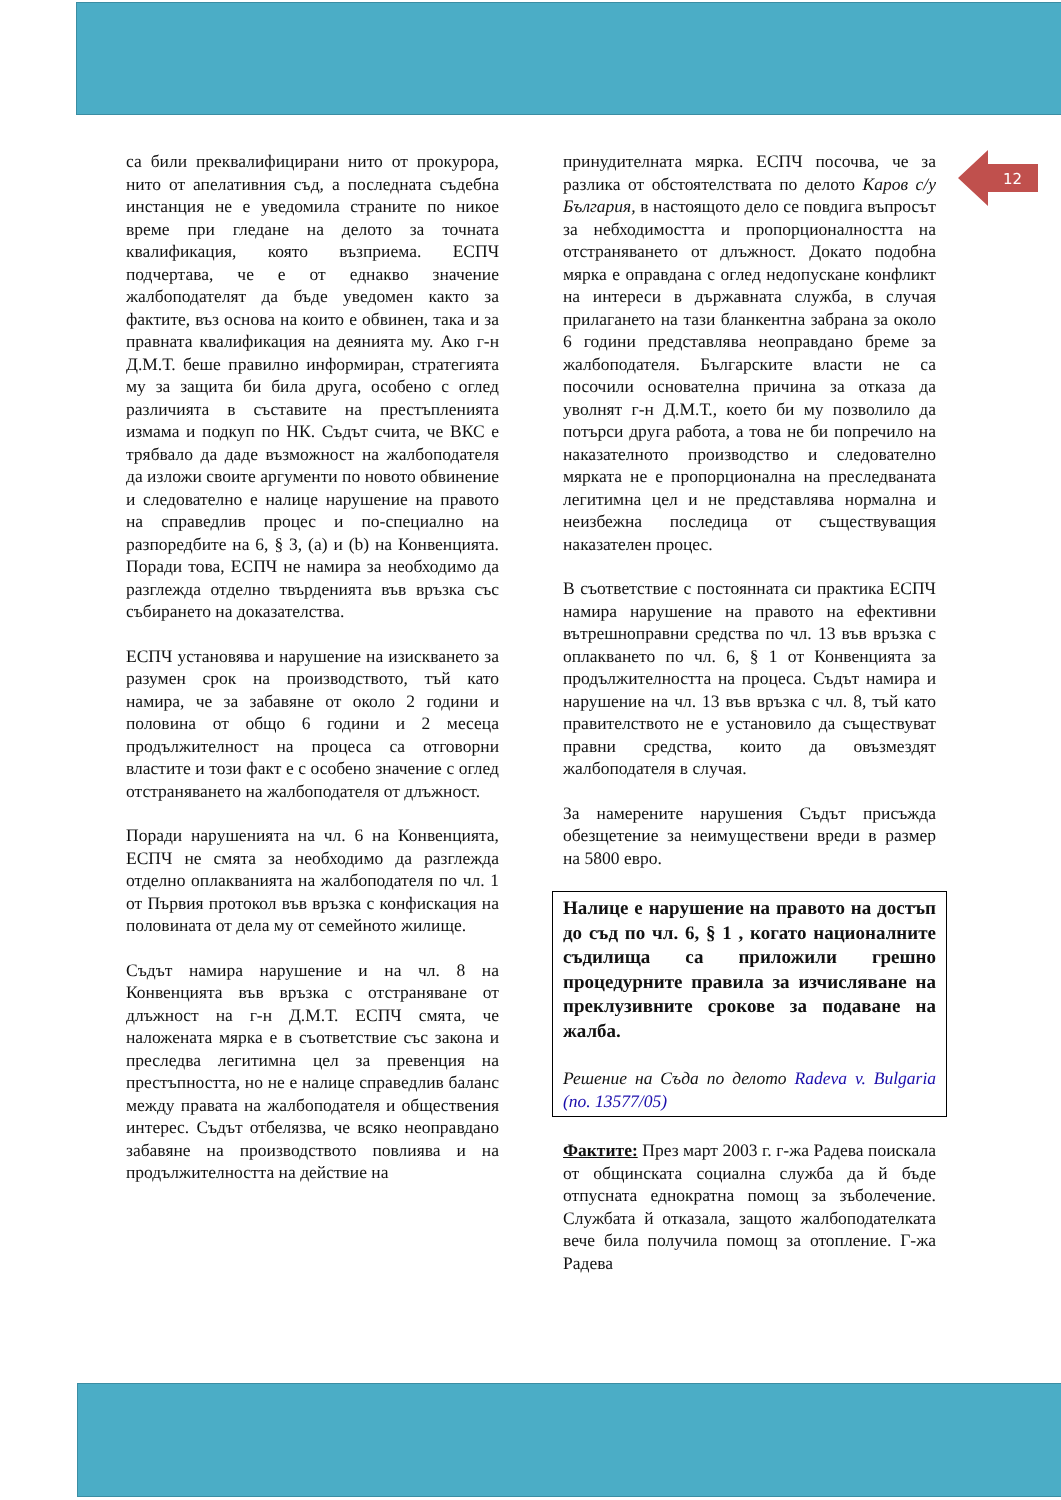12
са били преквалифицирани нито от прокурора, нито от апелативния съд, а последната съдебна инстанция не е уведомила страните по никое време при гледане на делото за точната квалификация, която възприема. ЕСПЧ подчертава, че е от еднакво значение жалбоподателят да бъде уведомен както за фактите, въз основа на които е обвинен, така и за правната квалификация на деянията му. Ако г-н Д.М.Т. беше правилно информиран, стратегията му за защита би била друга, особено с оглед различията в съставите на престъпленията измама и подкуп по НК. Съдът счита, че ВКС е трябвало да даде възможност на жалбоподателя да изложи своите аргументи по новото обвинение и следователно е налице нарушение на правото на справедлив процес и по-специално на разпоредбите на 6, § 3, (а) и (b) на Конвенцията. Поради това, ЕСПЧ не намира за необходимо да разглежда отделно твърденията във връзка със събирането на доказателства.
ЕСПЧ установява и нарушение на изискването за разумен срок на производството, тъй като намира, че за забавяне от около 2 години и половина от общо 6 години и 2 месеца продължителност на процеса са отговорни властите и този факт е с особено значение с оглед отстраняването на жалбоподателя от длъжност.
Поради нарушенията на чл. 6 на Конвенцията, ЕСПЧ не смята за необходимо да разглежда отделно оплакванията на жалбоподателя по чл. 1 от Първия протокол във връзка с конфискация на половината от дела му от семейното жилище.
Съдът намира нарушение и на чл. 8 на Конвенцията във връзка с отстраняване от длъжност на г-н Д.М.Т. ЕСПЧ смята, че наложената мярка е в съответствие със закона и преследва легитимна цел за превенция на престъпността, но не е налице справедлив баланс между правата на жалбоподателя и обществения интерес. Съдът отбелязва, че всяко неоправдано забавяне на производството повлиява и на продължителността на действие на
принудителната мярка. ЕСПЧ посочва, че за разлика от обстоятелствата по делото Каров с/у България, в настоящото дело се повдига въпросът за небходимостта и пропорционалността на отстраняването от длъжност. Докато подобна мярка е оправдана с оглед недопускане конфликт на интереси в държавната служба, в случая прилагането на тази бланкентна забрана за около 6 години представлява неоправдано бреме за жалбоподателя. Българските власти не са посочили основателна причина за отказа да уволнят г-н Д.М.Т., което би му позволило да потърси друга работа, а това не би попречило на наказателното производство и следователно мярката не е пропорционална на преследваната легитимна цел и не представлява нормална и неизбежна последица от съществуващия наказателен процес.
В съответствие с постоянната си практика ЕСПЧ намира нарушение на правото на ефективни вътрешноправни средства по чл. 13 във връзка с оплакването по чл. 6, § 1 от Конвенцията за продължителността на процеса. Съдът намира и нарушение на чл. 13 във връзка с чл. 8, тъй като правителството не е установило да съществуват правни средства, които да овъзмездят жалбоподателя в случая.
За намерените нарушения Съдът присъжда обезщетение за неимуществени вреди в размер на 5800 евро.
Налице е нарушение на правото на достъп до съд по чл. 6, § 1 , когато националните съдилища са приложили грешно процедурните правила за изчисляване на преклузивните срокове за подаване на жалба.
Решение на Съда по делото Radeva v. Bulgaria (no. 13577/05)
Фактите: През март 2003 г. г-жа Радева поискала от общинската социална служба да й бъде отпусната еднократна помощ за зъболечение. Службата й отказала, защото жалбоподателката вече била получила помощ за отопление. Г-жа Радева